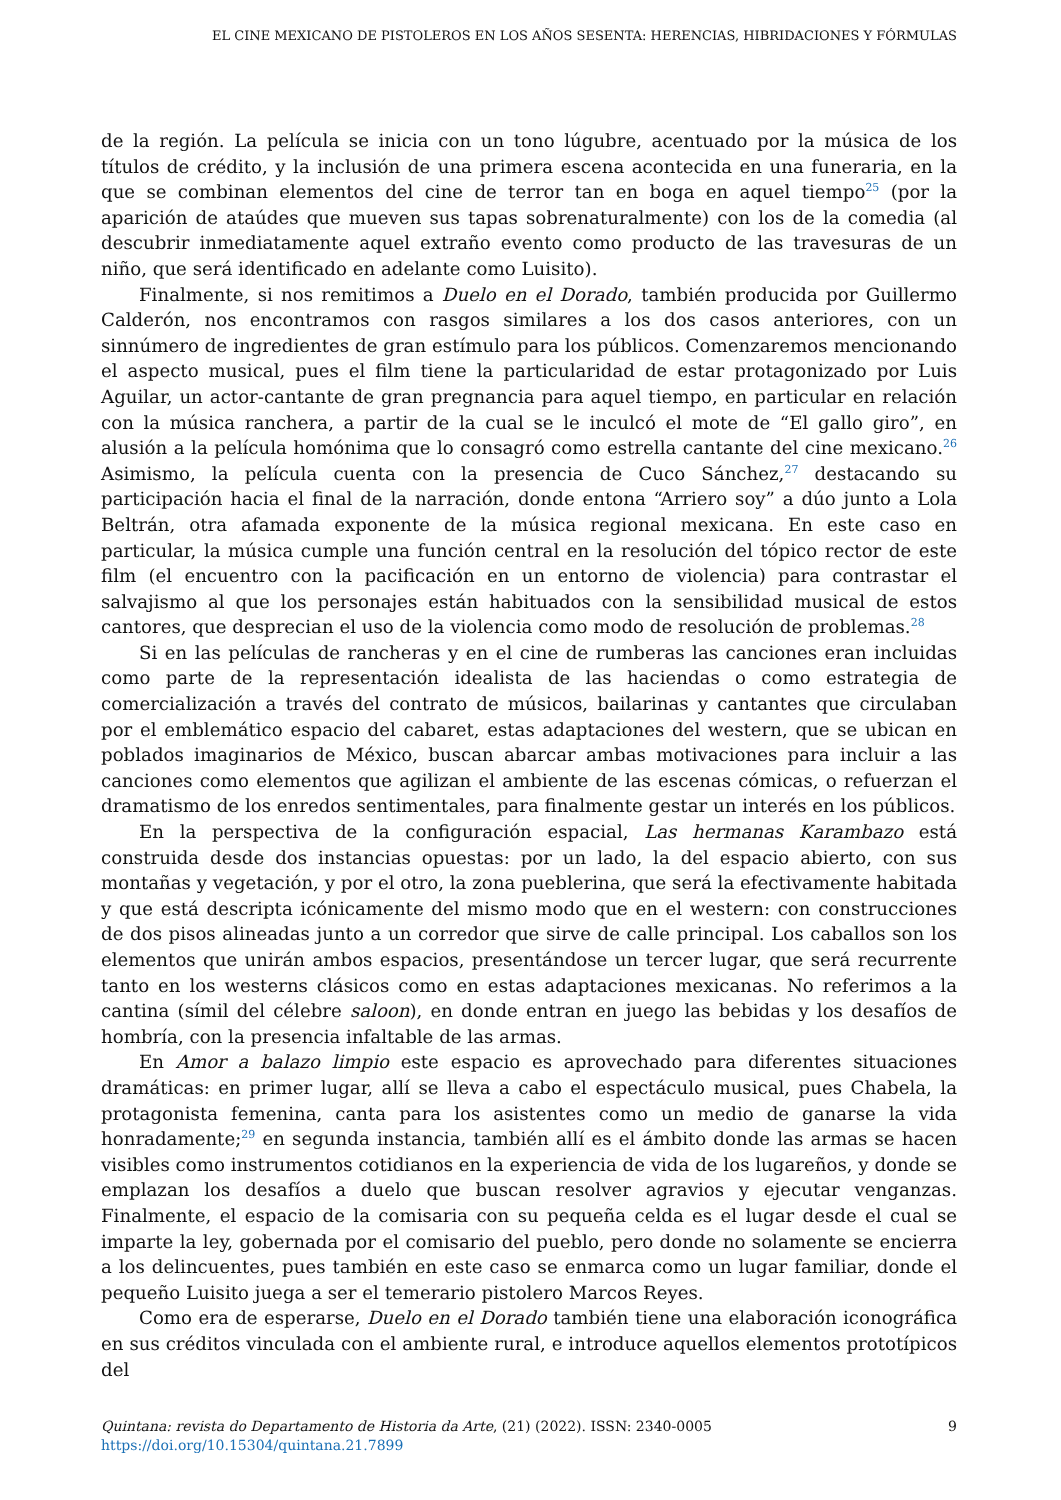EL CINE MEXICANO DE PISTOLEROS EN LOS AÑOS SESENTA: HERENCIAS, HIBRIDACIONES Y FÓRMULAS
de la región. La película se inicia con un tono lúgubre, acentuado por la música de los títulos de crédito, y la inclusión de una primera escena acontecida en una funeraria, en la que se combinan elementos del cine de terror tan en boga en aquel tiempo<sup>25</sup> (por la aparición de ataúdes que mueven sus tapas sobrenaturalmente) con los de la comedia (al descubrir inmediatamente aquel extraño evento como producto de las travesuras de un niño, que será identificado en adelante como Luisito).
Finalmente, si nos remitimos a Duelo en el Dorado, también producida por Guillermo Calderón, nos encontramos con rasgos similares a los dos casos anteriores, con un sinnúmero de ingredientes de gran estímulo para los públicos. Comenzaremos mencionando el aspecto musical, pues el film tiene la particularidad de estar protagonizado por Luis Aguilar, un actor-cantante de gran pregnancia para aquel tiempo, en particular en relación con la música ranchera, a partir de la cual se le inculcó el mote de “El gallo giro”, en alusión a la película homónima que lo consagró como estrella cantante del cine mexicano.<sup>26</sup> Asimismo, la película cuenta con la presencia de Cuco Sánchez,<sup>27</sup> destacando su participación hacia el final de la narración, donde entona “Arriero soy” a dúo junto a Lola Beltrán, otra afamada exponente de la música regional mexicana. En este caso en particular, la música cumple una función central en la resolución del tópico rector de este film (el encuentro con la pacificación en un entorno de violencia) para contrastar el salvajismo al que los personajes están habituados con la sensibilidad musical de estos cantores, que desprecian el uso de la violencia como modo de resolución de problemas.<sup>28</sup>
Si en las películas de rancheras y en el cine de rumberas las canciones eran incluidas como parte de la representación idealista de las haciendas o como estrategia de comercialización a través del contrato de músicos, bailarinas y cantantes que circulaban por el emblemático espacio del cabaret, estas adaptaciones del western, que se ubican en poblados imaginarios de México, buscan abarcar ambas motivaciones para incluir a las canciones como elementos que agilizan el ambiente de las escenas cómicas, o refuerzan el dramatismo de los enredos sentimentales, para finalmente gestar un interés en los públicos.
En la perspectiva de la configuración espacial, Las hermanas Karambazo está construida desde dos instancias opuestas: por un lado, la del espacio abierto, con sus montañas y vegetación, y por el otro, la zona pueblerina, que será la efectivamente habitada y que está descripta icónicamente del mismo modo que en el western: con construcciones de dos pisos alineadas junto a un corredor que sirve de calle principal. Los caballos son los elementos que unirán ambos espacios, presentándose un tercer lugar, que será recurrente tanto en los westerns clásicos como en estas adaptaciones mexicanas. No referimos a la cantina (símil del célebre saloon), en donde entran en juego las bebidas y los desafíos de hombría, con la presencia infaltable de las armas.
En Amor a balazo limpio este espacio es aprovechado para diferentes situaciones dramáticas: en primer lugar, allí se lleva a cabo el espectáculo musical, pues Chabela, la protagonista femenina, canta para los asistentes como un medio de ganarse la vida honradamente;<sup>29</sup> en segunda instancia, también allí es el ámbito donde las armas se hacen visibles como instrumentos cotidianos en la experiencia de vida de los lugareños, y donde se emplazan los desafíos a duelo que buscan resolver agravios y ejecutar venganzas. Finalmente, el espacio de la comisaria con su pequeña celda es el lugar desde el cual se imparte la ley, gobernada por el comisario del pueblo, pero donde no solamente se encierra a los delincuentes, pues también en este caso se enmarca como un lugar familiar, donde el pequeño Luisito juega a ser el temerario pistolero Marcos Reyes.
Como era de esperarse, Duelo en el Dorado también tiene una elaboración iconográfica en sus créditos vinculada con el ambiente rural, e introduce aquellos elementos prototípicos del
9 Quintana: revista do Departamento de Historia da Arte, (21) (2022). ISSN: 2340-0005
https://doi.org/10.15304/quintana.21.7899